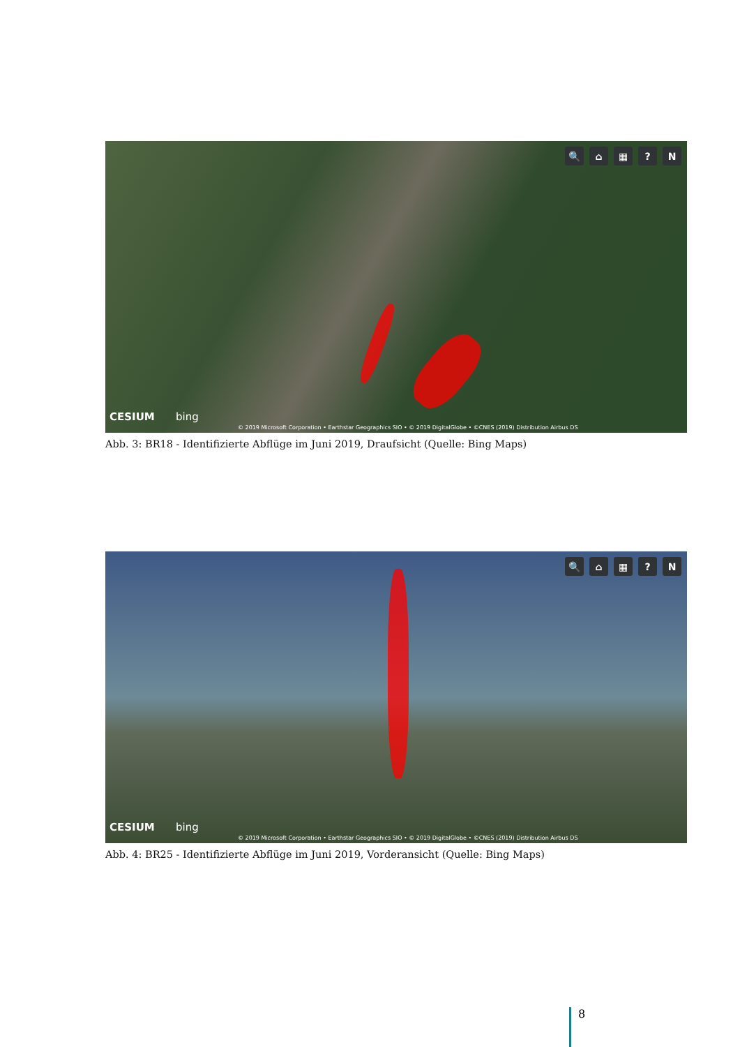🔍 ⌂ ▦? N
CESIUM bing
© 2019 Microsoft Corporation • Earthstar Geographics SIO • © 2019 DigitalGlobe • ©CNES (2019) Distribution Airbus DS
Abb. 3: BR18 - Identifizierte Abflüge im Juni 2019, Draufsicht (Quelle: Bing Maps)
🔍 ⌂ ▦? N
CESIUM bing
© 2019 Microsoft Corporation • Earthstar Geographics SIO • © 2019 DigitalGlobe • ©CNES (2019) Distribution Airbus DS
Abb. 4: BR25 - Identifizierte Abflüge im Juni 2019, Vorderansicht (Quelle: Bing Maps)
8